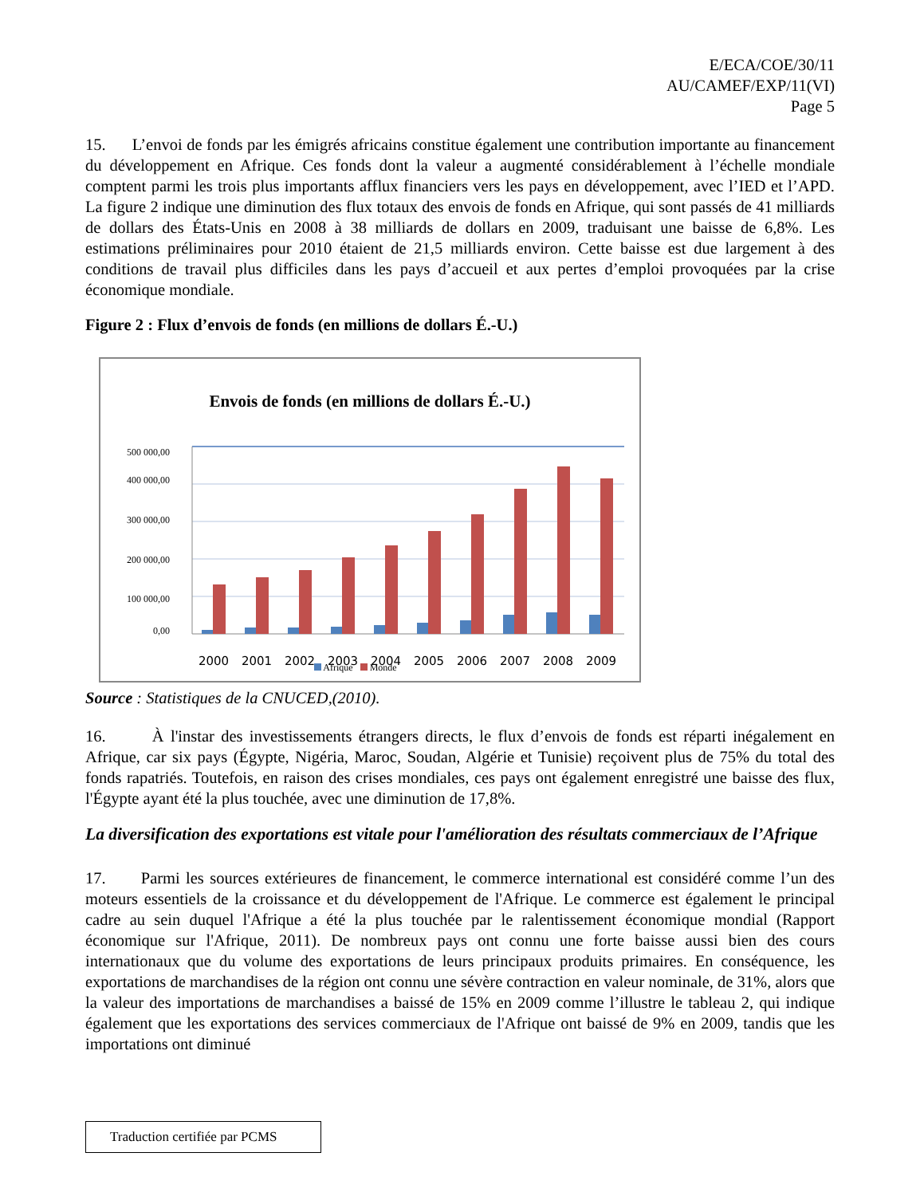E/ECA/COE/30/11
AU/CAMEF/EXP/11(VI)
Page 5
15. L’envoi de fonds par les émigrés africains constitue également une contribution importante au financement du développement en Afrique. Ces fonds dont la valeur a augmenté considérablement à l’échelle mondiale comptent parmi les trois plus importants afflux financiers vers les pays en développement, avec l’IED et l’APD. La figure 2 indique une diminution des flux totaux des envois de fonds en Afrique, qui sont passés de 41 milliards de dollars des États-Unis en 2008 à 38 milliards de dollars en 2009, traduisant une baisse de 6,8%. Les estimations préliminaires pour 2010 étaient de 21,5 milliards environ. Cette baisse est due largement à des conditions de travail plus difficiles dans les pays d’accueil et aux pertes d’emploi provoquées par la crise économique mondiale.
Figure 2 : Flux d’envois de fonds (en millions de dollars É.-U.)
Envois de fonds (en millions de dollars É.-U.)
500 000,00
400 000,00
300 000,00
200 000,00
100 000,00
0,00
2000
2001
2002
2003
2004
2005
2006
2007
2008
2009
Afrique Monde
Source : Statistiques de la CNUCED,(2010).
16. À l'instar des investissements étrangers directs, le flux d’envois de fonds est réparti inégalement en Afrique, car six pays (Égypte, Nigéria, Maroc, Soudan, Algérie et Tunisie) reçoivent plus de 75% du total des fonds rapatriés. Toutefois, en raison des crises mondiales, ces pays ont également enregistré une baisse des flux, l'Égypte ayant été la plus touchée, avec une diminution de 17,8%.
La diversification des exportations est vitale pour l'amélioration des résultats commerciaux de l’Afrique
17. Parmi les sources extérieures de financement, le commerce international est considéré comme l’un des moteurs essentiels de la croissance et du développement de l'Afrique. Le commerce est également le principal cadre au sein duquel l'Afrique a été la plus touchée par le ralentissement économique mondial (Rapport économique sur l'Afrique, 2011). De nombreux pays ont connu une forte baisse aussi bien des cours internationaux que du volume des exportations de leurs principaux produits primaires. En conséquence, les exportations de marchandises de la région ont connu une sévère contraction en valeur nominale, de 31%, alors que la valeur des importations de marchandises a baissé de 15% en 2009 comme l’illustre le tableau 2, qui indique également que les exportations des services commerciaux de l'Afrique ont baissé de 9% en 2009, tandis que les importations ont diminué
Traduction certifiée par PCMS